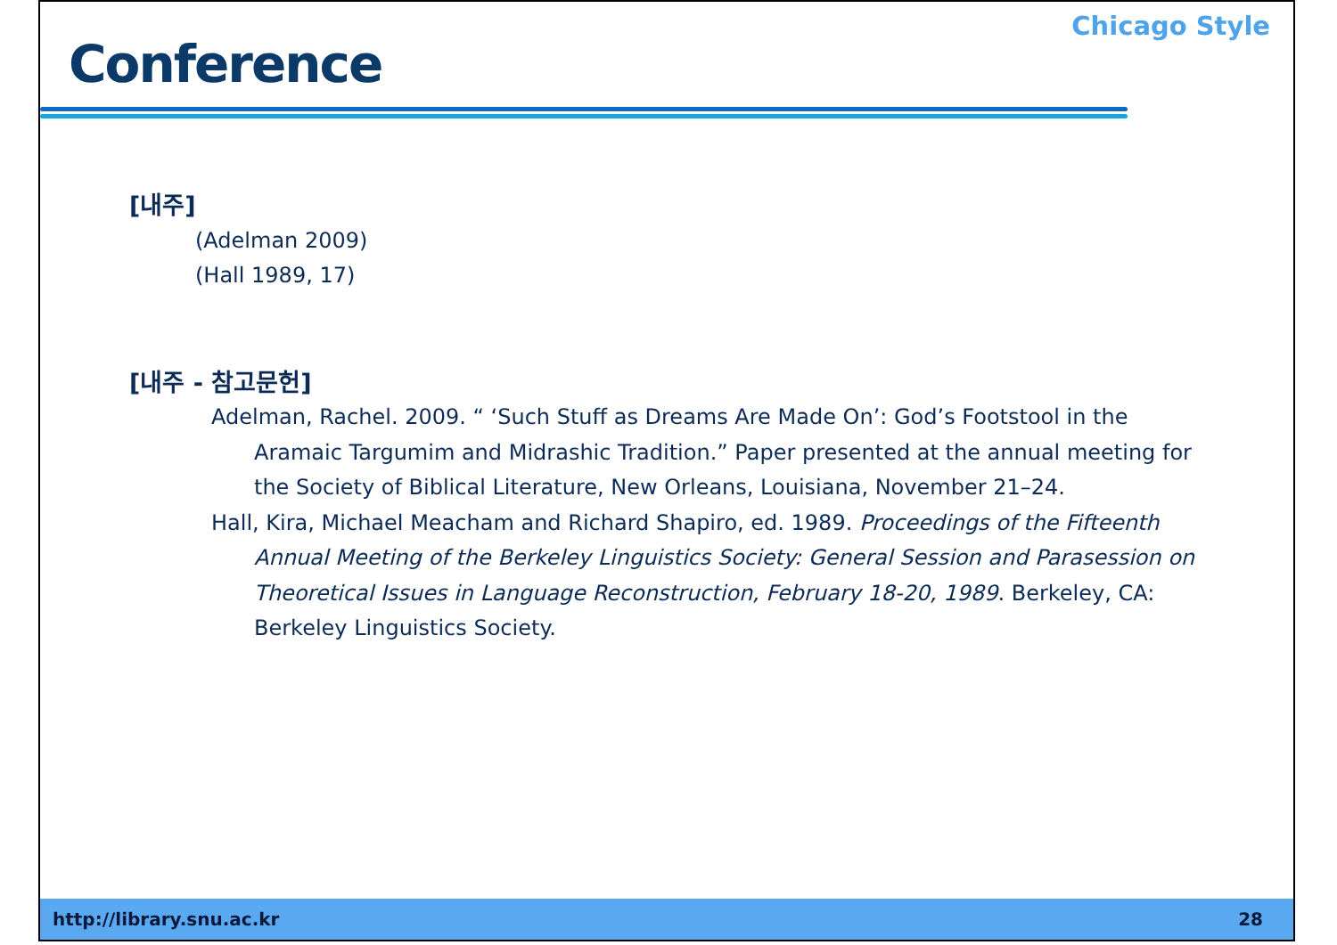Conference
Chicago Style
[내주]
(Adelman 2009)
(Hall 1989, 17)
[내주 - 참고문헌]
Adelman, Rachel. 2009. “ ‘Such Stuff as Dreams Are Made On’: God’s Footstool in the Aramaic Targumim and Midrashic Tradition.” Paper presented at the annual meeting for the Society of Biblical Literature, New Orleans, Louisiana, November 21–24.
Hall, Kira, Michael Meacham and Richard Shapiro, ed. 1989. Proceedings of the Fifteenth Annual Meeting of the Berkeley Linguistics Society: General Session and Parasession on Theoretical Issues in Language Reconstruction, February 18-20, 1989. Berkeley, CA: Berkeley Linguistics Society.
http://library.snu.ac.kr 28